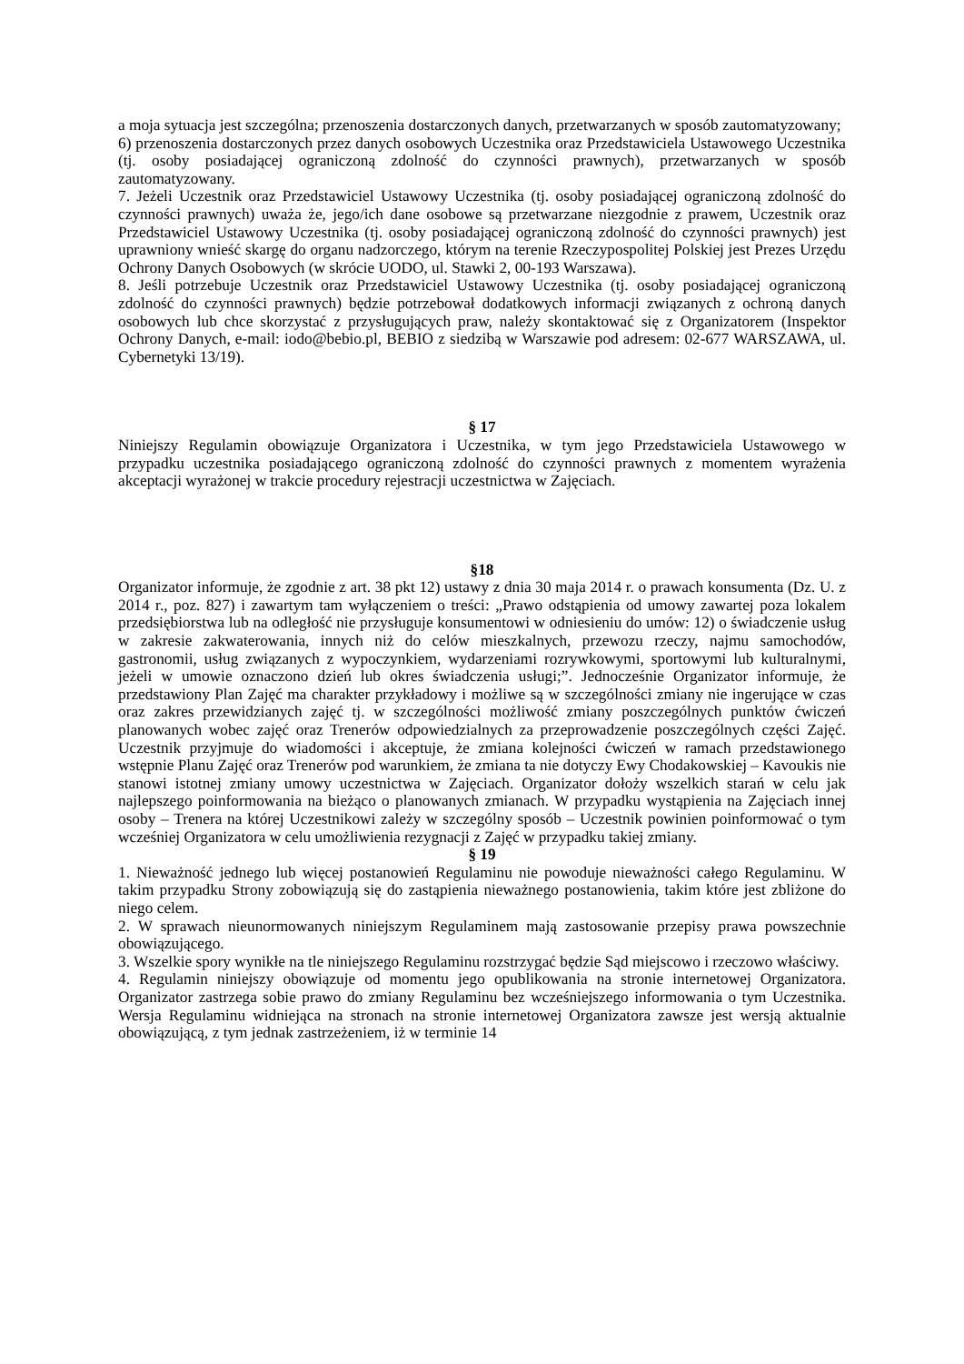a moja sytuacja jest szczególna; przenoszenia dostarczonych danych, przetwarzanych w sposób zautomatyzowany;
6) przenoszenia dostarczonych przez danych osobowych Uczestnika oraz Przedstawiciela Ustawowego Uczestnika (tj. osoby posiadającej ograniczoną zdolność do czynności prawnych), przetwarzanych w sposób zautomatyzowany.
7. Jeżeli Uczestnik oraz Przedstawiciel Ustawowy Uczestnika (tj. osoby posiadającej ograniczoną zdolność do czynności prawnych) uważa że, jego/ich dane osobowe są przetwarzane niezgodnie z prawem, Uczestnik oraz Przedstawiciel Ustawowy Uczestnika (tj. osoby posiadającej ograniczoną zdolność do czynności prawnych) jest uprawniony wnieść skargę do organu nadzorczego, którym na terenie Rzeczypospolitej Polskiej jest Prezes Urzędu Ochrony Danych Osobowych (w skrócie UODO, ul. Stawki 2, 00-193 Warszawa).
8. Jeśli potrzebuje Uczestnik oraz Przedstawiciel Ustawowy Uczestnika (tj. osoby posiadającej ograniczoną zdolność do czynności prawnych) będzie potrzebował dodatkowych informacji związanych z ochroną danych osobowych lub chce skorzystać z przysługujących praw, należy skontaktować się z Organizatorem (Inspektor Ochrony Danych, e-mail: iodo@bebio.pl, BEBIO z siedzibą w Warszawie pod adresem: 02-677 WARSZAWA, ul. Cybernetyki 13/19).
§ 17
Niniejszy Regulamin obowiązuje Organizatora i Uczestnika, w tym jego Przedstawiciela Ustawowego w przypadku uczestnika posiadającego ograniczoną zdolność do czynności prawnych z momentem wyrażenia akceptacji wyrażonej w trakcie procedury rejestracji uczestnictwa w Zajęciach.
§18
Organizator informuje, że zgodnie z art. 38 pkt 12) ustawy z dnia 30 maja 2014 r. o prawach konsumenta (Dz. U. z 2014 r., poz. 827) i zawartym tam wyłączeniem o treści: „Prawo odstąpienia od umowy zawartej poza lokalem przedsiębiorstwa lub na odległość nie przysługuje konsumentowi w odniesieniu do umów: 12) o świadczenie usług w zakresie zakwaterowania, innych niż do celów mieszkalnych, przewozu rzeczy, najmu samochodów, gastronomii, usług związanych z wypoczynkiem, wydarzeniami rozrywkowymi, sportowymi lub kulturalnymi, jeżeli w umowie oznaczono dzień lub okres świadczenia usługi;”. Jednocześnie Organizator informuje, że przedstawiony Plan Zajęć ma charakter przykładowy i możliwe są w szczególności zmiany nie ingerujące w czas oraz zakres przewidzianych zajęć tj. w szczególności możliwość zmiany poszczególnych punktów ćwiczeń planowanych wobec zajęć oraz Trenerów odpowiedzialnych za przeprowadzenie poszczególnych części Zajęć. Uczestnik przyjmuje do wiadomości i akceptuje, że zmiana kolejności ćwiczeń w ramach przedstawionego wstępnie Planu Zajęć oraz Trenerów pod warunkiem, że zmiana ta nie dotyczy Ewy Chodakowskiej – Kavoukis nie stanowi istotnej zmiany umowy uczestnictwa w Zajęciach. Organizator dołoży wszelkich starań w celu jak najlepszego poinformowania na bieżąco o planowanych zmianach. W przypadku wystąpienia na Zajęciach innej osoby – Trenera na której Uczestnikowi zależy w szczególny sposób – Uczestnik powinien poinformować o tym wcześniej Organizatora w celu umożliwienia rezygnacji z Zajęć w przypadku takiej zmiany.
§ 19
1. Nieważność jednego lub więcej postanowień Regulaminu nie powoduje nieważności całego Regulaminu. W takim przypadku Strony zobowiązują się do zastąpienia nieważnego postanowienia, takim które jest zbliżone do niego celem.
2. W sprawach nieunormowanych niniejszym Regulaminem mają zastosowanie przepisy prawa powszechnie obowiązującego.
3. Wszelkie spory wynikłe na tle niniejszego Regulaminu rozstrzygać będzie Sąd miejscowo i rzeczowo właściwy.
4. Regulamin niniejszy obowiązuje od momentu jego opublikowania na stronie internetowej Organizatora. Organizator zastrzega sobie prawo do zmiany Regulaminu bez wcześniejszego informowania o tym Uczestnika. Wersja Regulaminu widniejąca na stronach na stronie internetowej Organizatora zawsze jest wersją aktualnie obowiązującą, z tym jednak zastrzeżeniem, iż w terminie 14